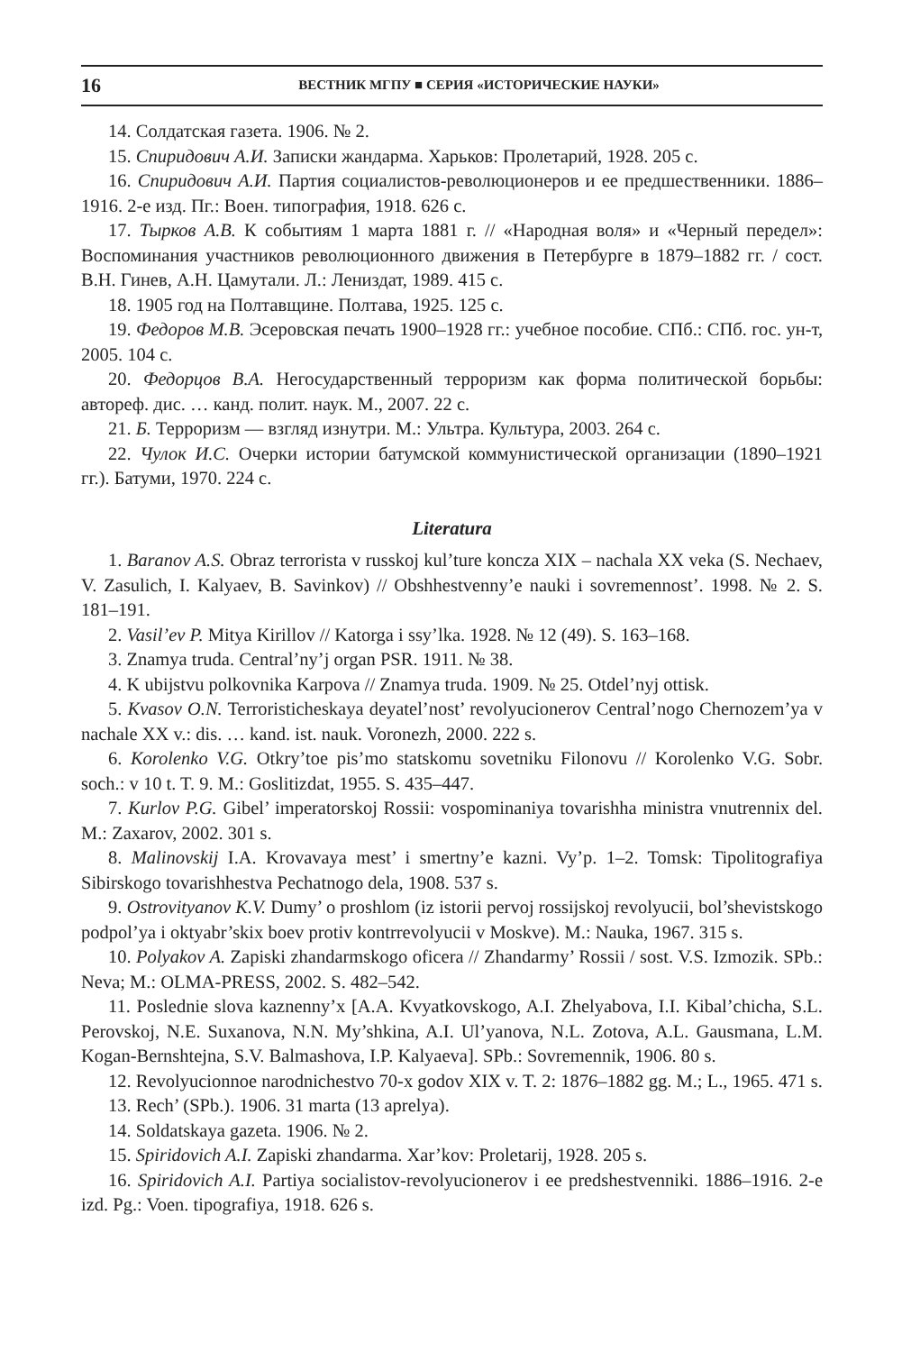16 ВЕСТНИК МГПУ ■ СЕРИЯ «ИСТОРИЧЕСКИЕ НАУКИ»
14. Солдатская газета. 1906. № 2.
15. Спиридович А.И. Записки жандарма. Харьков: Пролетарий, 1928. 205 с.
16. Спиридович А.И. Партия социалистов-революционеров и ее предшественники. 1886–1916. 2-е изд. Пг.: Воен. типография, 1918. 626 с.
17. Тырков А.В. К событиям 1 марта 1881 г. // «Народная воля» и «Черный передел»: Воспоминания участников революционного движения в Петербурге в 1879–1882 гг. / сост. В.Н. Гинев, А.Н. Цамутали. Л.: Лениздат, 1989. 415 с.
18. 1905 год на Полтавщине. Полтава, 1925. 125 с.
19. Федоров М.В. Эсеровская печать 1900–1928 гг.: учебное пособие. СПб.: СПб. гос. ун-т, 2005. 104 с.
20. Федорцов В.А. Негосударственный терроризм как форма политической борьбы: автореф. дис. … канд. полит. наук. М., 2007. 22 с.
21. Б. Терроризм — взгляд изнутри. М.: Ультра. Культура, 2003. 264 с.
22. Чулок И.С. Очерки истории батумской коммунистической организации (1890–1921 гг.). Батуми, 1970. 224 с.
Literatura
1. Baranov A.S. Obraz terrorista v russkoj kul’ture koncza XIX – nachala XX veka (S. Nechaev, V. Zasulich, I. Kalyaev, B. Savinkov) // Obshhestvenny’e nauki i sovremennost’. 1998. № 2. S. 181–191.
2. Vasil’ev P. Mitya Kirillov // Katorga i ssy’lka. 1928. № 12 (49). S. 163–168.
3. Znamya truda. Central’ny’j organ PSR. 1911. № 38.
4. K ubijstvu polkovnika Karpova // Znamya truda. 1909. № 25. Otdel’nyj ottisk.
5. Kvasov O.N. Terroristicheskaya deyatel’nost’ revolyucionerov Central’nogo Chernozem’ya v nachale XX v.: dis. … kand. ist. nauk. Voronezh, 2000. 222 s.
6. Korolenko V.G. Otkry’toe pis’mo statskomu sovetniku Filonovu // Korolenko V.G. Sobr. soch.: v 10 t. T. 9. M.: Goslitizdat, 1955. S. 435–447.
7. Kurlov P.G. Gibel’ imperatorskoj Rossii: vospominaniya tovarishha ministra vnutrennix del. M.: Zaxarov, 2002. 301 s.
8. Malinovskij I.A. Krovavaya mest’ i smertny’e kazni. Vy’p. 1–2. Tomsk: Tipolitografiya Sibirskogo tovarishhestva Pechatnogo dela, 1908. 537 s.
9. Ostrovityanov K.V. Dumy’ o proshlom (iz istorii pervoj rossijskoj revolyucii, bol’shevistskogo podpol’ya i oktyabr’skix boev protiv kontrrevolyucii v Moskve). M.: Nauka, 1967. 315 s.
10. Polyakov A. Zapiski zhandarmskogo oficera // Zhandarmy’ Rossii / sost. V.S. Izmozik. SPb.: Neva; M.: OLMA-PRESS, 2002. S. 482–542.
11. Poslednie slova kaznenny’x [A.A. Kvyatkovskogo, A.I. Zhelyabova, I.I. Kibal’chicha, S.L. Perovskoj, N.E. Suxanova, N.N. My’shkina, A.I. Ul’yanova, N.L. Zotova, A.L. Gausmana, L.M. Kogan-Bernshtejna, S.V. Balmashova, I.P. Kalyaeva]. SPb.: Sovremennik, 1906. 80 s.
12. Revolyucionnoe narodnichestvo 70-x godov XIX v. T. 2: 1876–1882 gg. M.; L., 1965. 471 s.
13. Rech’ (SPb.). 1906. 31 marta (13 aprelya).
14. Soldatskaya gazeta. 1906. № 2.
15. Spiridovich A.I. Zapiski zhandarma. Xar’kov: Proletarij, 1928. 205 s.
16. Spiridovich A.I. Partiya socialistov-revolyucionerov i ee predshestvenniki. 1886–1916. 2-e izd. Pg.: Voen. tipografiya, 1918. 626 s.